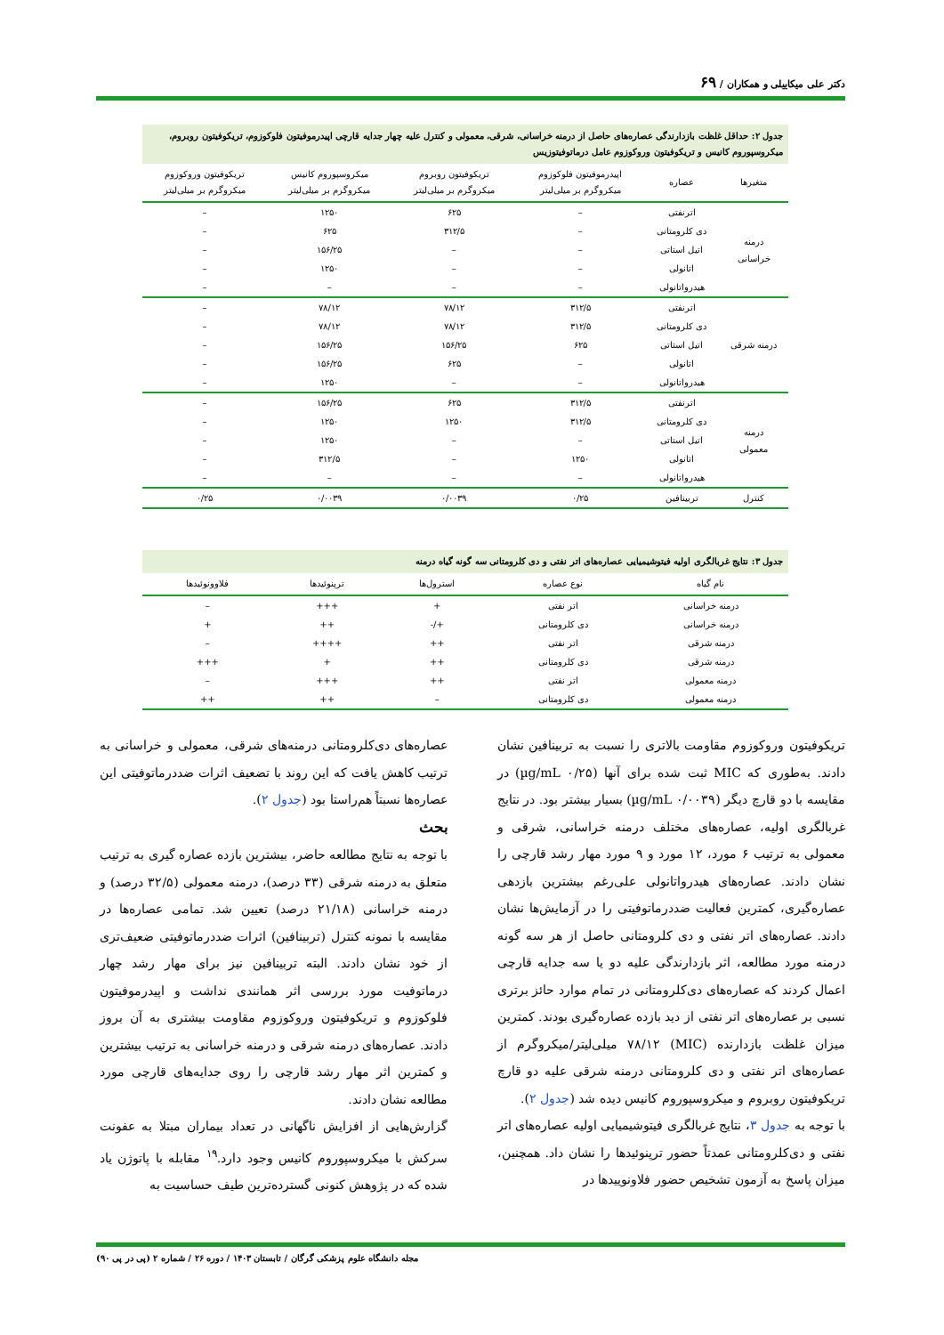دکتر علی میکاییلی و همکاران / ۶۹
جدول ۲: حداقل غلظت بازدارندگی عصاره‌های حاصل از درمنه خراسانی، شرقی، معمولی و کنترل علیه چهار جدایه قارچی اپیدرموفیتون فلوکوزوم، تریکوفیتون روبروم، میکروسپوروم کانیس و تریکوفیتون وروکوزوم عامل درماتوفیتوزیس
| متغیرها | عصاره | اپیدرموفیتون فلوکوزوم میکروگرم بر میلی‌لیتر | تریکوفیتون روبروم میکروگرم بر میلی‌لیتر | میکروسپوروم کانیس میکروگرم بر میلی‌لیتر | تریکوفیتون وروکوزوم میکروگرم بر میلی‌لیتر |
| --- | --- | --- | --- | --- | --- |
| درمنه خراسانی | اترنفتی | – | ۶۲۵ | ۱۲۵۰ | – |
| | دی کلرومتانی | – | ۳۱۲/۵ | ۶۲۵ | – |
| | اتیل استاتی | – | – | ۱۵۶/۲۵ | – |
| | اتانولی | – | – | ۱۲۵۰ | – |
| | هیدرواتانولی | – | – | – | – |
| درمنه شرقی | اترنفتی | ۳۱۲/۵ | ۷۸/۱۲ | ۷۸/۱۲ | – |
| | دی کلرومتانی | ۳۱۲/۵ | ۷۸/۱۲ | ۷۸/۱۲ | – |
| | اتیل استاتی | ۶۲۵ | ۱۵۶/۲۵ | ۱۵۶/۲۵ | – |
| | اتانولی | – | ۶۲۵ | ۱۵۶/۲۵ | – |
| | هیدرواتانولی | – | – | ۱۲۵۰ | – |
| درمنه معمولی | اترنفتی | ۳۱۲/۵ | ۶۲۵ | ۱۵۶/۲۵ | – |
| | دی کلرومتانی | ۳۱۲/۵ | ۱۲۵۰ | ۱۲۵۰ | – |
| | اتیل استاتی | – | – | ۱۲۵۰ | – |
| | اتانولی | ۱۲۵۰ | – | ۳۱۲/۵ | – |
| | هیدرواتانولی | – | – | – | – |
| کنترل | تربینافین | ۰/۲۵ | ۰/۰۰۳۹ | ۰/۰۰۳۹ | ۰/۲۵ |
جدول ۳: نتایج غربالگری اولیه فیتوشیمیایی عصاره‌های اتر نفتی و دی کلرومتانی سه گونه گیاه درمنه
| نام گیاه | نوع عصاره | استرول‌ها | ترپنوئیدها | فلاوونوئیدها |
| --- | --- | --- | --- | --- |
| درمنه خراسانی | اتر نفتی | + | +++ | – |
| درمنه خراسانی | دی کلرومتانی | +/- | ++ | + |
| درمنه شرقی | اتر نفتی | ++ | ++++ | – |
| درمنه شرقی | دی کلرومتانی | ++ | + | +++ |
| درمنه معمولی | اتر نفتی | ++ | +++ | – |
| درمنه معمولی | دی کلرومتانی | – | ++ | ++ |
تریکوفیتون وروکوزوم مقاومت بالاتری را نسبت به تربینافین نشان دادند. به‌طوری که MIC ثبت شده برای آنها (۰/۲۵ µg/mL) در مقایسه با دو قارچ دیگر (۰/۰۰۳۹ µg/mL) بسیار بیشتر بود. در نتایج غربالگری اولیه، عصاره‌های مختلف درمنه خراسانی، شرقی و معمولی به ترتیب ۶ مورد، ۱۲ مورد و ۹ مورد مهار رشد قارچی را نشان دادند. عصاره‌های هیدرواتانولی علی‌رغم بیشترین بازدهی عصاره‌گیری، کمترین فعالیت ضددرماتوفیتی را در آزمایش‌ها نشان دادند. عصاره‌های اتر نفتی و دی کلرومتانی حاصل از هر سه گونه درمنه مورد مطالعه، اثر بازدارندگی علیه دو یا سه جدایه قارچی اعمال کردند که عصاره‌های دی‌کلرومتانی در تمام موارد حائز برتری نسبی بر عصاره‌های اتر نفتی از دید بازده عصاره‌گیری بودند. کمترین میزان غلظت بازدارنده (MIC) ۷۸/۱۲ میلی‌لیتر/میکروگرم از عصاره‌های اتر نفتی و دی کلرومتانی درمنه شرقی علیه دو قارچ تریکوفیتون روبروم و میکروسپوروم کانیس دیده شد (جدول ۲).
با توجه به جدول ۳، نتایج غربالگری فیتوشیمیایی اولیه عصاره‌های اتر نفتی و دی‌کلرومتانی عمدتاً حضور ترپنوئیدها را نشان داد. همچنین، میزان پاسخ به آزمون تشخیص حضور فلاونوییدها در
عصاره‌های دی‌کلرومتانی درمنه‌های شرقی، معمولی و خراسانی به ترتیب کاهش یافت که این روند با تضعیف اثرات ضددرماتوفیتی این عصاره‌ها نسبتاً هم‌راستا بود (جدول ۲).
بحث
با توجه به نتایج مطالعه حاضر، بیشترین بازده عصاره گیری به ترتیب متعلق به درمنه شرقی (۳۳ درصد)، درمنه معمولی (۳۲/۵ درصد) و درمنه خراسانی (۲۱/۱۸ درصد) تعیین شد. تمامی عصاره‌ها در مقایسه با نمونه کنترل (تربینافین) اثرات ضددرماتوفیتی ضعیف‌تری از خود نشان دادند. البته تربینافین نیز برای مهار رشد چهار درماتوفیت مورد بررسی اثر همانندی نداشت و اپیدرموفیتون فلوکوزوم و تریکوفیتون وروکوزوم مقاومت بیشتری به آن بروز دادند. عصاره‌های درمنه شرقی و درمنه خراسانی به ترتیب بیشترین و کمترین اثر مهار رشد قارچی را روی جدایه‌های قارچی مورد مطالعه نشان دادند.
گزارش‌هایی از افزایش ناگهانی در تعداد بیماران مبتلا به عفونت سرکش با میکروسپوروم کانیس وجود دارد.<sup>۱۹</sup> مقابله با پاتوژن یاد شده که در پژوهش کنونی گسترده‌ترین طیف حساسیت به
مجله دانشگاه علوم پزشکی گرگان / تابستان ۱۴۰۳ / دوره ۲۶ / شماره ۲ (پی در پی ۹۰)